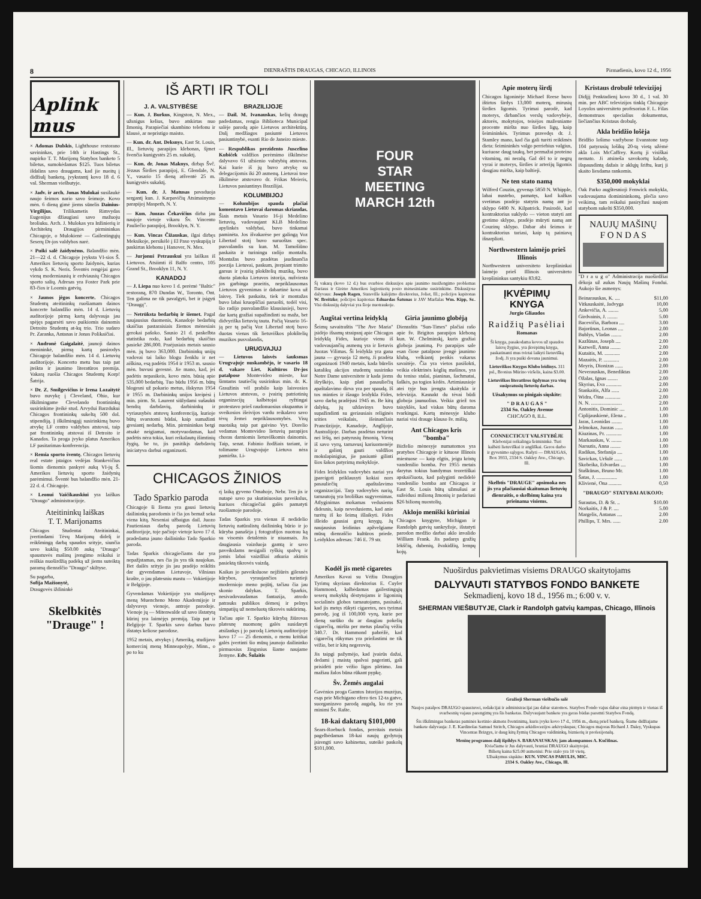8 DIENRAŠTIS DRAUGAS, CHICAGO, ILLINOIS Pirmadienis, kovo 12 d., 1956
Aplink mus
× Adomas Dulskis, Lighthouse restorano savininkas, prie 14th ir Hastings St., nupirko T. T. Marijonų Statybos banketo 5 biletus, sumokėdamas $125. Tuos biletus išdalins savo draugams, kad jie nueitų į didžiulį banketą, įvykstantį kovo 18 d. 6 val. Sherman viešbutyje.
× Jadv. ir arch. Jonas Mulokai susilaukė naujo šeimos nario savo šeimoje. Kovo mėn. 6 dieną gimė jiems sūnelis Dainius-Virgilijus. Trilikametis Rimvydas Eugenijus džiaugiasi savo mažuoju broliuku. Arch. J. Mulokas yra Inžinierių ir Architektų Draugijos pirmininkas Chicagoje, o Mulokienė — Gailestingųjų Seserų Dr-jos valdybos narė.
× Puiki salė žaidynėms. Balandžio mėn. 21—22 d. d. Chicagoje įvyksta VI-sios Š. Amerikos lietuvių sporto žaidynės, kurias vykdo S. K. Neris. Šventės rengėjai gavo vieną moderniausių ir erdviausių Chicagos sporto salių. Adresas yra Foster Park prie 83-čios ir Loomis gatvių.
× Jaunos jėgos koncerte. Chicagos Studentų ateitininkų ruošiamam dainos koncerte balandžio mėn. 14 d. Lietuvių auditorijoje pirmą kartą dalyvauja jau spėjęs pagarsėti savo puikiomis dainomis Detroito Studentų at-kų trio. Trio sudaro Pr. Zaranka, Antanas ir Jonas Polikaičiai.
× Audronė Gaigalaitė, jaunoji dainos menininkė, pirmą kartą pasirodys Chicagoje balandžio mėn. 14 d. Lietuvių auditorijoje. Koncerto metu bus taip pat įteikta ir jaunimo literatūros premija. Vakarą ruošia Chicagos Studentų Korp! Šatrija.
× Dr. Z. Smilgevičius ir Irena Lozaitytė buvo nuvykę į Cleveland, Ohio, kur iškilmingame Clevelando frontininkų susirinkime įteikė stud. Arvydui Barzdukui Chicagos frontininkų sukeltą 500 dol. stipendiją. Į iškilmingąjį susirinkimą buvo atvykę LF centro valdybos atstovai, taip pat frontininkų atstovai iš Detroito ir Kanados. Ta proga įvyko platus Amerikos LF pasitarimas-konferencija.
× Remia sporto šventę. Chicagos lietuvių real estate įstaigos vedėjas Stankevičius šiomis dienomis paskyrė auką VI-jų Š. Amerikos lietuvių sporto žaidynių parėmimui. Šventė bus balandžio mėn. 21-22 d. d. Chicagoje.
× Leonui Vaičikauskiui yra laiškas "Draugo" administracijoje.
Ateitininkų laiškas
T. T. Marijonams
Chicagos Studentai Ateitininkai, įvertindami Tėvų Marijonų didelį ir reikšmingą darbą spaudos srityje, siunčia savo kuklią $50.00 auką "Draugo" spaustuvės mašinų įrengimo reikalui ir reiškia nuoširdžią padėką už jiems suteiktą paramą dienraščio "Draugo" skiltyse.
Su pagarba,
Sofija Mažionytė,
Draugovės iždininkė
Skelbkitės "Drauge" !
IŠ ARTI IR TOLI
J. A. VALSTYBĖSE
— Kun. J. Burkus, Kingston, N. Mex., užsnigus kelius, buvo atskirtas nuo žmonių. Parapiečiai skambino telefonu ir klausė, ar nepristigo maisto.
— Kun. dr. Ant. Deksnys, East St. Louis, Ill., lietuvių parapijos klebonas, šįmet švenčia kunigystės 25 m. sukaktį.
— Kun. dr. Jonas Maknys, dirbąs Švč. Jėzaus Širdies parapijoj, E. Glendale, N. Y., vasario 15 dieną atšventė 25 m. kunigystės sukaktį.
— Kun. dr. J. Matusas pavaduoja sergantį kun. J. Karpavičių Atsimainymo parapijoj Maspeth, N. Y.
— Kun. Juozas Čekavičius dirba jau naujoje vietoje vikaru Šv. Vincento Pauliečio parapijoj, Brooklyn, N. Y.
— Kun. Vincas Čižauskas, ilgai dirbęs Meksikoje, persikėlė į El Paso vyskupiją ir paskirtas klebonu į Hanover, N. Mex.
— Jurjonui Petrauskui yra laiškas iš Lietuvos. Atsiimti iš Balfo centro, 105 Grand St., Brooklyn 11, N. Y.
KANADOJ
— J. Liepa nuo kovo 1 d. perėmė "Baltic" restoraną, 870 Dundas W., Toronto, Ont. Ten galima ne tik pavalgyti, bet ir įsigyti "Draugą".
— Netrūksta bedarbių ir šiemet. Pagal naujausius duomenis, Kanadoje bedarbių skaičius pastaraisiais žiemos mėnesiais gerokai pašoko. Sausio 21 d. paskelbta statistika rodo, kad bedarbių skaičius pasiekė 286,000. Praėjusiais metais sausio mėn. jų buvo 363,000. Darbininkų unijų vadovai tai laiko blogu ženklu ir net aiškina, esą padėtis 1954 ir 1953 m. sausio mėn. buvusi geresnė. Jie mano, kad, jei padėtis nepasikeis, kovo mėn. būsią apie 535,000 bedarbių. Tuo būdu 1956 m. būtų blogesni už pokario metus, išskyrus 1954 ir 1955 m. Darbininkų unijos kreipėsi į min. pirm. St. Laurent siūlydami sušaukti bendrą darbdavių, darbininkų ir vyriausybės atstovų konferenciją, kurioje būtų svarstomi būdai, kaip sumažinti gresiantį nedarbą. Min. pirmininkas betgi atsakė neigiamai, motyvuodamas, kad padėtis nėra tokia, kuri reikalautų išimtinių žygių, be to, jis pasitikįs darbdavių iniciatyva darbui organizuoti.
BRAZILIJOJE
— Dail. M. Ivanauskas, kelių draugų padedamas, rengia Biblioteca Municipal salėje parodą apie Lietuvos architektūrą. Dalį medžiagos pasiuntė Lietuvos pasiuntinybė, esanti Rio de Janeiro mieste.
— Respublikos prezidento Juscelino Kubiček valdžios perėmimo iškilmėse dalyvavo 61 užsienio valstybių atstovas. Kai kurie iš jų buvo atvykę su delegacijomis iki 20 asmenų. Lietuvai tose iškilmėse atstovavo dr. Frikas Meieris, Lietuvos pasiuntinys Brazilijai.
KOLUMBIJOJ
— Kolumbijos spauda plačiai komentavo Lietuvai daromas skriaudas. Šiais metais Vasario 16-ji Medelino lietuvių, vadovaujant KLB Medelino apylinkės valdybai, buvo tinkamai paminėta. Jos išvakarėse per galingą Voz Libertad stotį buvo suruoštas spec. pusvalandis su kun. M. Tamošiūno paskaita ir turiningu radijo montažu. Montažas buvo pradėtas jaudinančia poezija Lietuvai, paskum, įterpiant trimito garsus ir įvairią plokštelių muziką, buvo duota platoka Lietuvos istorija, nušviesta jos garbinga praeitis, nepriklausomas Lietuvos gyvenimas ir dabartinė kova už laisvę. Tiek paskaita, tiek ir montažas buvo labai kruopščiai paruošti, todėl visi, šio radijo pusvalandžio klausiusieji, buvo dar kartą gražiai supažindinti su maža, bet didvyriška lietuvių tauta. Pačią Vasario 16-ją per tą pačią Voz Libertad stotį buvo duotas vienas tik lietuviškos plokštelių muzikos pusvalandis,
URUGVAJUJ
— Lietuvos laisvės šauksmas Urugvajuje nuskambėjo, ir vasario 18 d. vakare Liet. Kultūros Dr-jos patalpose Montevideo mieste, kur šimtams tautiečių susirinkus min. dr. K. Graužinis vėl prabilo kaip laisvosios Lietuvos atstovas, o įvairių patriotinių organizacijų kalbėtojai ryžtingai protestavo prieš raudonuosius okupantus ir sveikosios išeivijos vardu reikalavo savo tėvų žemei nepriklausomybės. Visų nuotaiką taip pat gaivino Vyt. Dorelio vedamas Montevideo lietuvių parapijos choras darniomis lietuviškomis dainomis. Taip, senat. Fabinio žodžiais tariant, ir tolimame Urugvajuje Lietuva nėra pamiršta. Li-
CHICAGOS ŽINIOS
Tado Sparkio paroda
Chicagoje ši žiema yra gausi lietuvių dailininkų parodomis ir čia jos bemaž seka viena kitą. Neseniai užbaigus dail. Juozo Pautieniaus darbų parodą Lietuvių auditorijoje, toje pačioje vietoje kovo 17 d. pradedama jauno dailininko Tado Sparkio paroda.
Tadas Sparkis chicagiečiams dar yra nepažįstamas, nes čia jis yra tik naujokas. Bet dailės srityje jis jau pradėjo reikštis dar gyvendamas Lietuvoje, Vilniaus krašte, o jau platesniu mastu — Vokietijoje ir Belgijoje.
Gyvendamas Vokietijoje yra studijavęs meną Muencheno Meno Akademijoje ir dalyvavęs vienoje, antroje parodoje. Vienoje jų — Mitenwalde už savo išstatytą kūrinį yra laimėjęs premiją. Taip pat ir Belgijoje T. Sparkis savo darbus buvo išstatęs keliose parodose.
1952 metais, atvykęs į Ameriką, studijavo komercinį meną Minneapolyje, Minn., o po to ku
rį laiką gyveno Omahoje, Nebr. Ten jis ir nutapė savo pa skutiniuosius paveikslus, kuriuos chicagiečiai galės pamatyti ruošiamoje parodoje.
Tadas Sparkis yra vienas iš nedidelio lietuvių natūralistų dailininkų būrio ir jo kūryba panašėja į fotografijos nuotrau ką su visomis detalėmis ir niuansais. Jis daugiausia vaizduoja gamtą ir savo paveikslams nesigaili ryškių spalvų ir jomis labai vaizdžiai atkuria akimis pasiektą tikrovės vaizdą.
Kaikas jo paveiksluose nejžiūrės gilesnės kūrybos, vyraujančios turintieji moderniojo meno pojūtį, tačiau čia jau skonio dalykas. T. Sparkis, nesivadovaudamas fantazija, atrodo patrauks publikos dėmesį ir pelnys simpatijų už nemeluotą tikrovės sukūrimą.
Tačiau apie T. Sparkio kūrybą žiūrovas platesnę nuomonę galės susidaryti atsilankęs į jo parodą Lietuvių auditorijoje kovo 17 — 25 dienomis, o menu kritikai galės įvertinti šio mūsų jaunojo dailininko pirmuosius žingsnius šiame naujame žemyne. Edv. Šulaitis
FOUR
STAR
MEETING
MARCH 12th
Šį vakarą (kovo 12 d.) bus svarbios diskusijos apie jaunimo nusižengimo problemas Dariaus ir Girėno Amerikos legionierių posto mėnesiniame susirinkime. Diskusijose dalyvaus: Joseph Ragen, Stateville kalėjimo direktorius, Joliet, Ill.; policijos kapitonas W. Breitzke; policijos kapitonas Eduardas Šatunas ir JAV Maršalas Wm. Kipp, Sr.. Visi diskusijų dalyviai yra šioje nuotraukoje.
Augštai vertina leidyklą
Šeimų savaitraštis "The Ave Maria" įsidėjo išsamų straipsnį apie Chicagos leidyklą Fides, kurioje vienu iš vadovaujančių asmenų yra ir lietuvis Juozas Vilimas. Ši leidykla yra gana jauna — gyvuoja 12 metų. Ji pradėta organizuoti 1940 metais, kada būrelis katalikų akcijos studentų susirinko Notre Dame universitete ir kada jiems išryškėjo, kaip plati pasauliečių apaštalavimo dirva yra per spaudą. Iš tos minties ir išaugo leidykla Fides, savo darbą pradėjusi 1945 m. Be kitų dalykų, jų uždavinys buvo supažindinti su geriausiais religinės srities veikalais, išeinančiais Prancūzijoje, Kanadoje, Anglijoje, Australijoje. Darbas pradėtas neturint nei lėšų, nei patyrusių žmonių. Vieną iš savo vyrų, tarnavusį kariuomenėje ir galintį gauti valdžios mokslapinigius, jie pasiuntė gilinti šios šakos patyrimą mokykloje.
Fides leidyklos vadovybės nariai yra įpareigoti priklausyti kokiai nors pasauliečių apaštalavimo organizacijai. Tarp vadovybės narių, tarnautojų yra broliškas sugyvenimas. Atlyginimas mokamas vedusiems didesnis, kaip nevedusiems, kad anie turėtų iš ko šeimą išlaikyti. Fides išleido gausiai gerų knygų. Jų naujausius leidinius apžvelgiame mūsų dienraščio kultūros priede. Leidyklos adresas: 746 E. 79 str.
Giria jaunimo globėją
Dienraštis "Sun-Times" plačiai rašo apie šv. Brigitos parapijos kleboną kun. W. Chelminskį, kuris gražiai globoja jaunimą. Po parapijos sale esan čiose patalpose įrengė jaunimo klubą, velkiantį penkis vakarus savaitėje. Čia yra vietos pasišokti, veikia elektrinės kėglių mašinos, yra du teniso stalai, pianinas, šachmatai, šaškės, pa togios kėdės. Artimiausioje atei tyje bus įrengta skaitykla ir televizija. Kasnakt du tėvai būdi globoja jaunuolius. Veikia griež tos taisyklės, kad viskas būtų daroma tvarkingai. Kartą mėnesyje klubo nariai visi drauge klauso šv. mišių.
Ant Chicagos kris "bomba"
Birželio mėnesyje numatomos yra pratybos Chicagoje ir kituose Illinois miestuose — kaip elgtis, jeigu kristų vandenilio bomba. Per 1955 metais darytus tokius bandymus teoretiškai apskaičiuota, kad palyginti nedidelė vandenilio bomba ant Chicagos ir East St. Louis būtų užmušusi ar sužeidusi milioną žmonių ir padariusi $26 bilionų nuostolių.
Aklojo meniški kūriniai
Chicagos knygyne, Michigan ir Randolph gatvių sankryžoje, išstatyti parodon medžio darbai aklo invalido William Frank. Jis padaręs gražių lėkščių, dubenių, žvakidžių, lempų kojų.
Apie moterų širdį
Chicagos ligoninėje Michael Reese buvo ištirtos širdys 13,000 moterų, mirusių širdies ligomis. Tyrimai parodė, kad moterys, dirbančios verslų vadovybėje, aktorės, mokytojos, teisėjos mažesniame procente miršta nuo širdies ligų, kaip šeimininkės. Tyrimus pravedęs dr. J. Stamley mano, kad čia gali turėti reikšmės dieta: šeimininkės valgo perriebius valgius, kuriuose daug taukų, bet permažai proteino vitaminų, mi neralų. Gal dėl to ir negrų vyrai ir moterys, širdies ir arterijų ligomis daugiau miršta, kaip baltieji.
Ne ten stato namą
Wilfred Couzin, gyvenąs 5850 N. Whipple, labai nustebo, pamatęs, kad kažkas svetimas pradėjo statytis namą ant jo sklypo 6400 N. Kilpatrick. Pasirodė, kad kontraktorius suklydo — vieton statyti ant gretimo sklypo, pradėjo mūryti namą ant Couzinų sklypo. Dabar abi šeimos ir kontraktorius tariasi, kaip tą painiavą išnarplioti.
Northwestern laimėjo prieš Illinois
Northwestern universiteto krepšininkai laimėjo prieš Illinois universiteto krepšininkus santykiu 83:82.
ĮKVĖPIMŲ KNYGA
Jurgio Gliaudos
Raidžių Pasėliai
Romanas
Ši knyga, pasakodama kovos už spaudos laisvę žygius, yra įkvėpimų knyga, paskatinanti mus tvirtai laikyti lietuvišką žodį. Ji yra puiki dovana jaunimui.
Lietuviškos Knygos Klubo leidinys. 311 psl., Bronius Mūrino viršelis, kaina $3.00.
Lietuviškos literatūros ūgdymas yra visų susipratusių lietuvių darbas.
Užsakymus su pinigais siųskite:
" D R A U G A S "
2334 So. Oakley Avenue
CHICAGO 8, ILL.
CONNECTICUT VALSTYBĖJE
Klebonijai reikalinga šeimininkė. Turi kalbėti lietuviškai ir angliškai. Geros darbo ir gyvenimo sąlygos. Rašyti — DRAUGAS, Box 3933, 2334 S. Oakley Ave., Chicago, Ill.
Skelbtis "DRAUGE" apsimoka nes jis yra plačiausiai skaitomas lietuvių dienraštis, o skelbimų kaina yra prieinama visiems.
Kristaus drobulė televizijoj
Didįjį Penktadienį kovo 30 d., 1 val. 30 min. per ABC televizijos tinklą Chicagoje Loyolos universiteto profesorius F. L. Filas demonstruos specialius dokumentus, liečiančius Kristaus drobulę.
Akla bridžio lošėja
Bridžio lošimo varžybose Evanstone tarp 104 patyrusių lošikų 20-tą vietą užėmė akla Lois McCaffrey. Kortų ji visiškai nemato. Ji atsineša savokortų kaladę, išspausdintą dažais ir aklųjų šriftu, kurį ji skaito liesdama rankomis.
$350,000 mokyklai
Oak Parko augštesnioji Fenwick mokykla, vadovaujama dominininkonų, plečia savo veikimą, tam reikalui pasiryžusi naujom statybom sukelti $350,000.
NAUJŲ MAŠINŲ
F O N D A S
"D r a u g o" Administracija nuoširdžiai dėkoja už aukas Naujų Mašinų Fondui. Aukojo šie asmenys:
Beinarauskas, K. .... $11,00
Vitkauskaitė, Jadvyga 10,00
Ankevičia, A. ........ 5,00
Girdvainis, J. ........ 5.00
Bacevičia, Barbora .... 3.00
Bajorūnas, Leonas .... 2.00
Bublys, Vladas ........ 2.00
Kazlūnas, Joseph .... 2.00
Kazwell, Anna ........ 2.00
Kutaitis, M. ............ 2.00
Mazaitis, P. ............ 2.00
Meyris, Dionizas ...... 2.00
Neverauskas, Benediktas 2.00
Ožalas, Ignas ........ 2.00
Skyrius, Eva ............ 2.00
Stankaitis, Alfa ...... 2.00
Widra, Oina ............ 2.00
N. N. ........................ 2.00
Antonitis, Dominic .... 1.00
Ciplijauskienė, Elena .. 1.00
Jaras, Leonidas ........ 1.00
Jelmokas, Juozas ...... 1.00
Kiuzinas, Pr. ............ 1.00
Markauskas, V. ........ 1.00
Narsutis, Anna ........ 1.00
Radikas, Stefanija .... 1.00
Savickas, Uršulė ...... 1.00
Skobeika, Edvardas .... 1.00
Staškūnas, Bruno Mr. 1.00
Šatas, J. ................ 1.00
Klivienė, Ona .......... 0,50
"DRAUGO" STATYBAI AUKOJO:
Surautas, D. & St. .. $10.00
Norkaitis, J & P. .... 5.00
Margelis, Antanas .... 2.00
Phillips, T. Mrs. ...... 2.00
Kodėl jis metė cigaretes
Amerikos Kovai su Vėžiu Draugijos Tyrimų skyriaus direktorius E. Cuyler Hammond, kalbėdamas gailestingųjų seserų mokyklų dėstytojams ir ligoninių socialinės globos tarnautojams, pasisakė, kad jis metęs rūkyti cigaretes, nes tyrimai parodę, jog iš 100,000 vyrų, kurie per dieną surūko du ar daugiau pokelių cigarečių, miršta per metus plaučių vėžiu 340.7. Dr. Hammond pabrėžė, kad cigarečių rūkymas yra priežastimi ne tik vėžio, bet ir kitų negerovių.
Jis taipgi pažymėjo, kad įvairūs dažai, dedami į maistą spalvai pagerinti, gali prisidėti prie vėžio ligos plėtimo. Jau mažiau žalos būna rūkant pypkę.
Šv. Žemės augalai
Gavėnios proga Gamtos Istorijos muzėjus, esąs prie Michigano ežero ties 12-ta gatve, suorganizavo parodą augalų, ku rie yra minimi Šv. Rašte.
18-kai daktarų $101,000
Sears-Roebuck fondas, pereitais metais pagelbėdamas 18-kai naujų gydytojų įsirengti savo kabinetus, suteikė paskolų $101,000.
Nuoširdus pakvietimas visiems DRAUGO skaitytojams
DALYVAUTI STATYBOS FONDO BANKETE
Sekmadienį, kovo 18 d., 1956 m.; 6:00 v. v.
SHERMAN VIEŠBUTYJE, Clark ir Randolph gatvių kampas, Chicago, Illinois
Gražioji Sherman viešbučio salė
Naujos patalpos DRAUGO spaustuvei, redakcijai ir administracijai jau dabar statomos. Statybos Fondo vajus dabar eina pirmyn ir vienas iš svarbesnių vajaus parengimų yra šis banketas. Dalyvaujant bankete yra geras būdas paremti Statybos Fondą.
Šis iškilmingas banketas paminės kertinio akmens šventinimą, kuris įvyks kovo 17 d., 1956 m., dieną prieš banketą. Šiame didžiajame bankete dalyvauja: J. E. Kardinolas Samuel Stritch, Chicagos arkidiocezijos arkivyskupas; Chicagos majoras Richard J. Daley, Vyskupas Vincentas Brizgys, ir daug kitų žymių Chicagos valdininkų, biznierių ir profesijonalų.
Meninę programos dalį išpildys S. BARANAUSKAS; jam akompanuos A. Kučiūnas.
Kviečiame ir Jus dalyvauti, bruniai DRAUGO skaitytojai.
Bilietų kaina $25.00 asmeniui: Prie stalo yra 10 vietų.
Užsakymus siųskite: KUN. VINCAS PARULIS, MIC.
2334 S. Oakley Ave., Chicago, Ill.